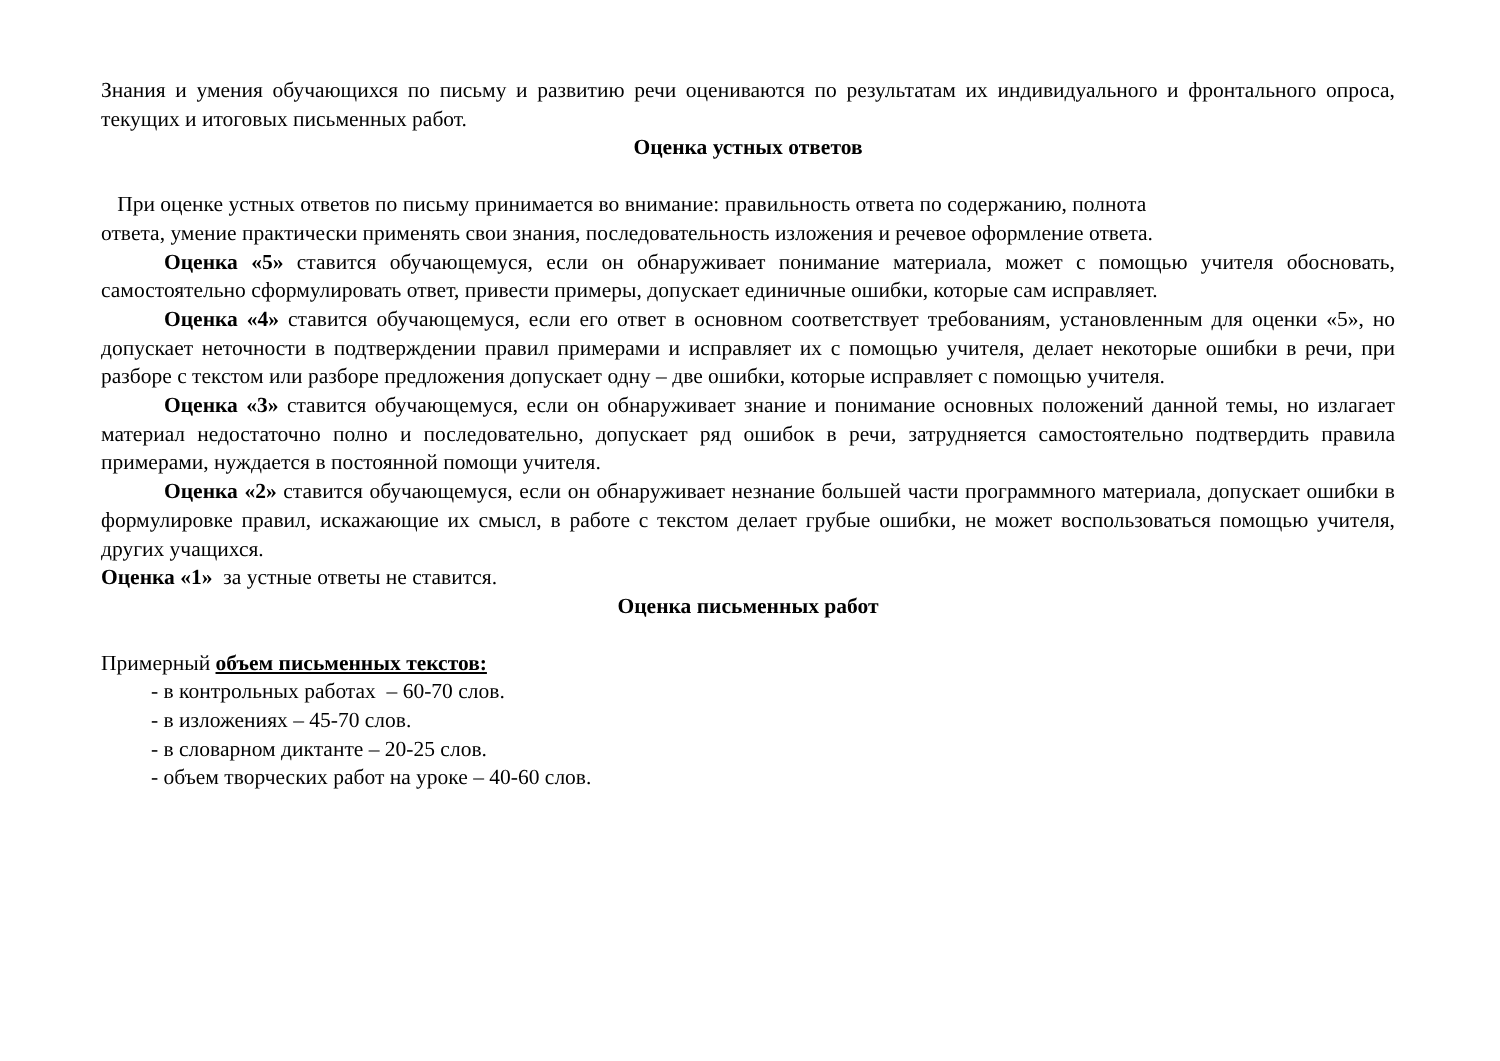Знания и умения обучающихся по письму и развитию речи оцениваются по результатам их индивидуального и фронтального опроса, текущих и итоговых письменных работ.
Оценка устных ответов
При оценке устных ответов по письму принимается во внимание: правильность ответа по содержанию, полнота
ответа, умение практически применять свои знания, последовательность изложения и речевое оформление ответа.
Оценка «5» ставится обучающемуся, если он обнаруживает понимание материала, может с помощью учителя обосновать, самостоятельно сформулировать ответ, привести примеры, допускает единичные ошибки, которые сам исправляет.
Оценка «4» ставится обучающемуся, если его ответ в основном соответствует требованиям, установленным для оценки «5», но допускает неточности в подтверждении правил примерами и исправляет их с помощью учителя, делает некоторые ошибки в речи, при разборе с текстом или разборе предложения допускает одну – две ошибки, которые исправляет с помощью учителя.
Оценка «3» ставится обучающемуся, если он обнаруживает знание и понимание основных положений данной темы, но излагает материал недостаточно полно и последовательно, допускает ряд ошибок в речи, затрудняется самостоятельно подтвердить правила примерами, нуждается в постоянной помощи учителя.
Оценка «2» ставится обучающемуся, если он обнаруживает незнание большей части программного материала, допускает ошибки в формулировке правил, искажающие их смысл, в работе с текстом делает грубые ошибки, не может воспользоваться помощью учителя, других учащихся.
Оценка «1» за устные ответы не ставится.
Оценка письменных работ
Примерный объем письменных текстов:
- в контрольных работах – 60-70 слов.
- в изложениях – 45-70 слов.
- в словарном диктанте – 20-25 слов.
- объем творческих работ на уроке – 40-60 слов.